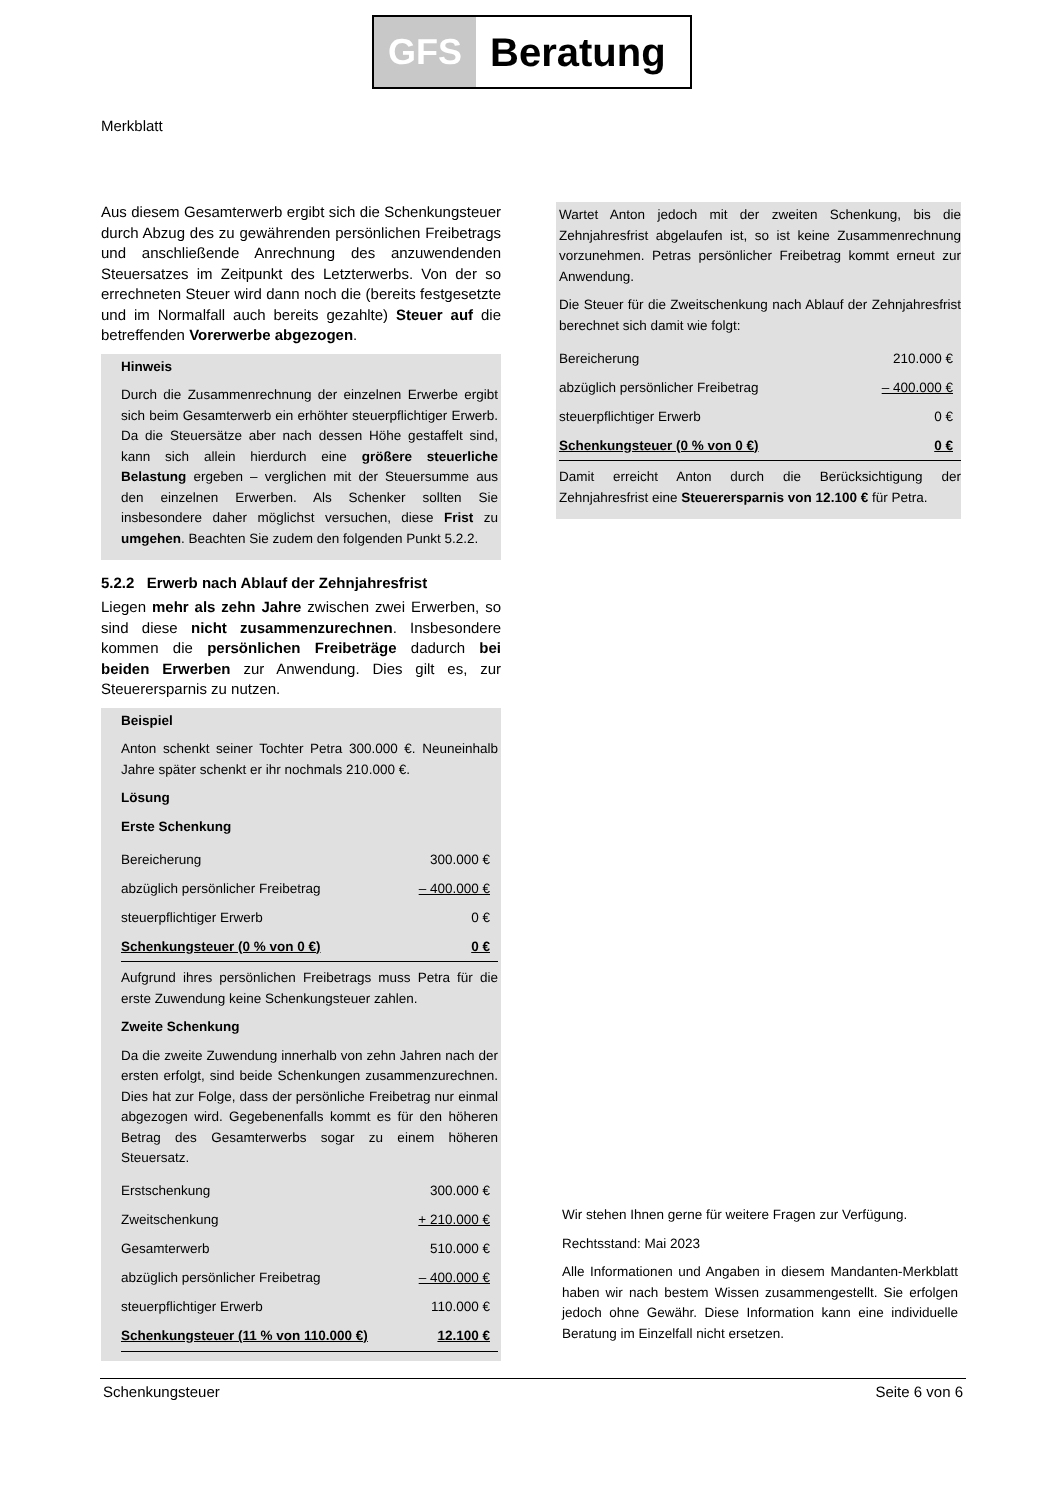GFS Beratung
Merkblatt
Aus diesem Gesamterwerb ergibt sich die Schenkungsteuer durch Abzug des zu gewährenden persönlichen Freibetrags und anschließende Anrechnung des anzuwendenden Steuersatzes im Zeitpunkt des Letzterwerbs. Von der so errechneten Steuer wird dann noch die (bereits festgesetzte und im Normalfall auch bereits gezahlte) Steuer auf die betreffenden Vorerwerbe abgezogen.
Hinweis
Durch die Zusammenrechnung der einzelnen Erwerbe ergibt sich beim Gesamterwerb ein erhöhter steuerpflichtiger Erwerb. Da die Steuersätze aber nach dessen Höhe gestaffelt sind, kann sich allein hierdurch eine größere steuerliche Belastung ergeben – verglichen mit der Steuersumme aus den einzelnen Erwerben. Als Schenker sollten Sie insbesondere daher möglichst versuchen, diese Frist zu umgehen. Beachten Sie zudem den folgenden Punkt 5.2.2.
5.2.2 Erwerb nach Ablauf der Zehnjahresfrist
Liegen mehr als zehn Jahre zwischen zwei Erwerben, so sind diese nicht zusammenzurechnen. Insbesondere kommen die persönlichen Freibeträge dadurch bei beiden Erwerben zur Anwendung. Dies gilt es, zur Steuerersparnis zu nutzen.
Beispiel
Anton schenkt seiner Tochter Petra 300.000 €. Neuneinhalb Jahre später schenkt er ihr nochmals 210.000 €.
Lösung
Erste Schenkung
| Bereicherung | 300.000 € |
| abzüglich persönlicher Freibetrag | – 400.000 € |
| steuerpflichtiger Erwerb | 0 € |
| Schenkungsteuer (0 % von 0 €) | 0 € |
Aufgrund ihres persönlichen Freibetrags muss Petra für die erste Zuwendung keine Schenkungsteuer zahlen.
Zweite Schenkung
Da die zweite Zuwendung innerhalb von zehn Jahren nach der ersten erfolgt, sind beide Schenkungen zusammenzurechnen. Dies hat zur Folge, dass der persönliche Freibetrag nur einmal abgezogen wird. Gegebenenfalls kommt es für den höheren Betrag des Gesamterwerbs sogar zu einem höheren Steuersatz.
| Erstschenkung | 300.000 € |
| Zweitschenkung | + 210.000 € |
| Gesamterwerb | 510.000 € |
| abzüglich persönlicher Freibetrag | – 400.000 € |
| steuerpflichtiger Erwerb | 110.000 € |
| Schenkungsteuer (11 % von 110.000 €) | 12.100 € |
Wartet Anton jedoch mit der zweiten Schenkung, bis die Zehnjahresfrist abgelaufen ist, so ist keine Zusammenrechnung vorzunehmen. Petras persönlicher Freibetrag kommt erneut zur Anwendung.
Die Steuer für die Zweitschenkung nach Ablauf der Zehnjahresfrist berechnet sich damit wie folgt:
| Bereicherung | 210.000 € |
| abzüglich persönlicher Freibetrag | – 400.000 € |
| steuerpflichtiger Erwerb | 0 € |
| Schenkungsteuer (0 % von 0 €) | 0 € |
Damit erreicht Anton durch die Berücksichtigung der Zehnjahresfrist eine Steuerersparnis von 12.100 € für Petra.
Wir stehen Ihnen gerne für weitere Fragen zur Verfügung.
Rechtsstand: Mai 2023
Alle Informationen und Angaben in diesem Mandanten-Merkblatt haben wir nach bestem Wissen zusammengestellt. Sie erfolgen jedoch ohne Gewähr. Diese Information kann eine individuelle Beratung im Einzelfall nicht ersetzen.
Schenkungsteuer Seite 6 von 6